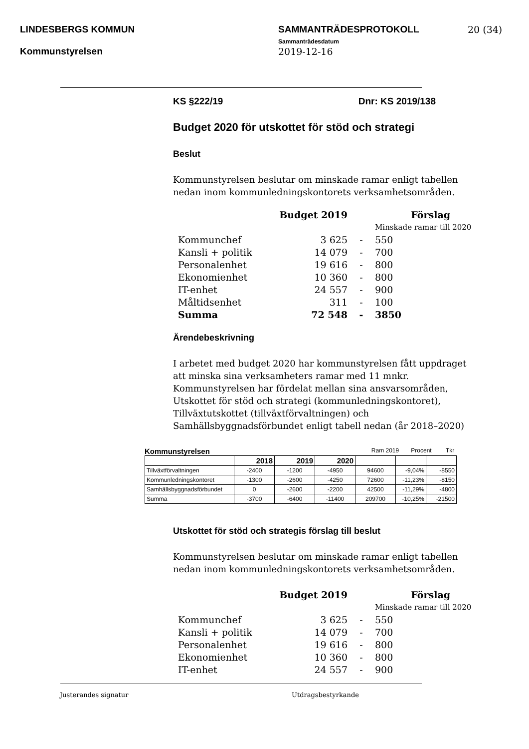LINDESBERGS KOMMUN
Kommunstyrelsen
SAMMANTRÄDESPROTOKOLL
Sammanträdesdatum
2019-12-16
20 (34)
KS §222/19 Dnr: KS 2019/138
Budget 2020 för utskottet för stöd och strategi
Beslut
Kommunstyrelsen beslutar om minskade ramar enligt tabellen nedan inom kommunledningskontorets verksamhetsområden.
| | Budget 2019 | | Förslag |
| | | | Minskade ramar till 2020 |
| Kommunchef | 3 625 | - | 550 |
| Kansli + politik | 14 079 | - | 700 |
| Personalenhet | 19 616 | - | 800 |
| Ekonomienhet | 10 360 | - | 800 |
| IT-enhet | 24 557 | - | 900 |
| Måltidsenhet | 311 | - | 100 |
| Summa | 72 548 | - | 3850 |
Ärendebeskrivning
I arbetet med budget 2020 har kommunstyrelsen fått uppdraget att minska sina verksamheters ramar med 11 mnkr. Kommunstyrelsen har fördelat mellan sina ansvarsområden, Utskottet för stöd och strategi (kommunledningskontoret), Tillväxtutskottet (tillväxtförvaltningen) och Samhällsbyggnadsförbundet enligt tabell nedan (år 2018–2020)
Kommunstyrelsen Ram 2019 Procent Tkr
| | 2018 | 2019 | 2020 | | | |
| --- | --- | --- | --- | --- | --- | --- |
| Tillväxtförvaltningen | -2400 | -1200 | -4950 | 94600 | -9,04% | -8550 |
| Kommunledningskontoret | -1300 | -2600 | -4250 | 72600 | -11,23% | -8150 |
| Samhällsbyggnadsförbundet | 0 | -2600 | -2200 | 42500 | -11,29% | -4800 |
| Summa | -3700 | -6400 | -11400 | 209700 | -10,25% | -21500 |
Utskottet för stöd och strategis förslag till beslut
Kommunstyrelsen beslutar om minskade ramar enligt tabellen nedan inom kommunledningskontorets verksamhetsområden.
| | Budget 2019 | | Förslag |
| | | | Minskade ramar till 2020 |
| Kommunchef | 3 625 | - | 550 |
| Kansli + politik | 14 079 | - | 700 |
| Personalenhet | 19 616 | - | 800 |
| Ekonomienhet | 10 360 | - | 800 |
| IT-enhet | 24 557 | - | 900 |
Justerandes signatur Utdragsbestyrkande